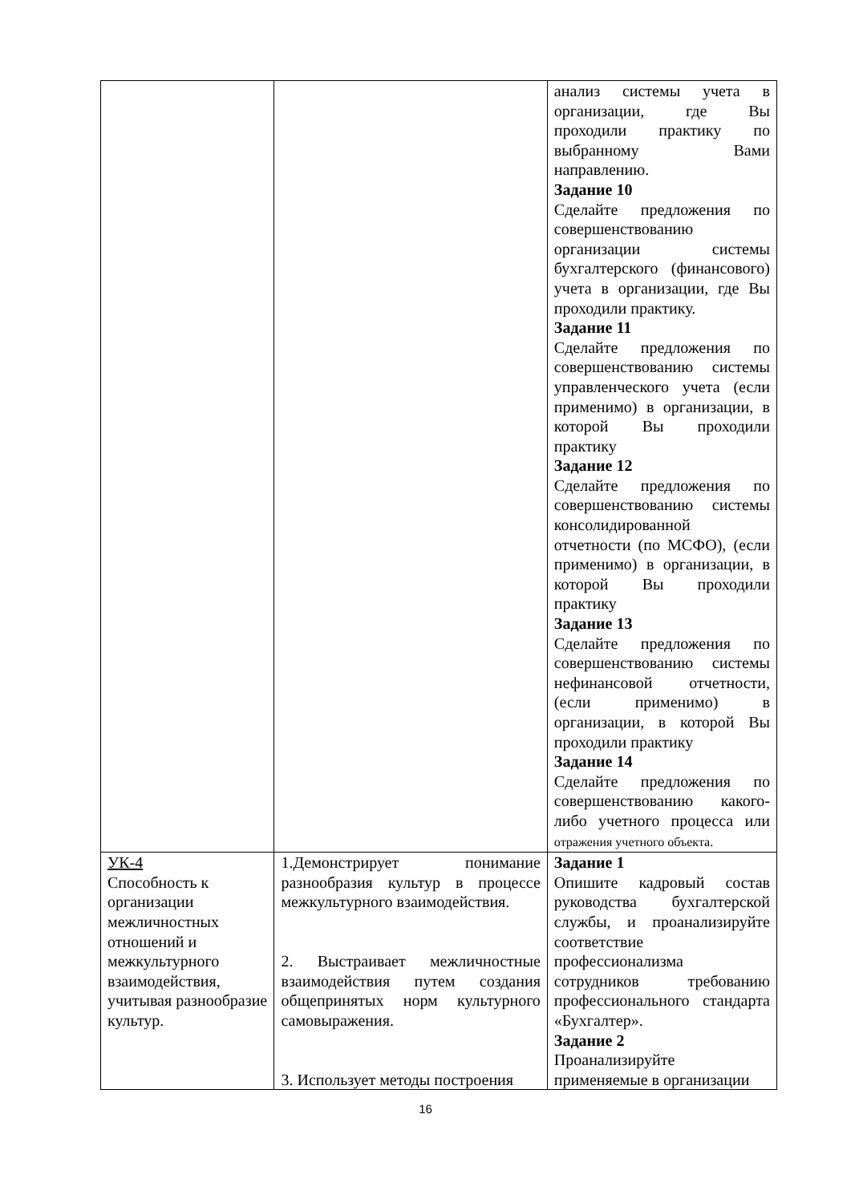| | | анализ системы учета в организации, где Вы проходили практику по выбранному Вами направлению. Задание 10 Сделайте предложения по совершенствованию организации системы бухгалтерского (финансового) учета в организации, где Вы проходили практику. Задание 11 Сделайте предложения по совершенствованию системы управленческого учета (если применимо) в организации, в которой Вы проходили практику Задание 12 Сделайте предложения по совершенствованию системы консолидированной отчетности (по МСФО), (если применимо) в организации, в которой Вы проходили практику Задание 13 Сделайте предложения по совершенствованию системы нефинансовой отчетности, (если применимо) в организации, в которой Вы проходили практику Задание 14 Сделайте предложения по совершенствованию какого-либо учетного процесса или отражения учетного объекта. |
| УК-4 Способность к организации межличностных отношений и межкультурного взаимодействия, учитывая разнообразие культур. | 1.Демонстрирует понимание разнообразия культур в процессе межкультурного взаимодействия. 2. Выстраивает межличностные взаимодействия путем создания общепринятых норм культурного самовыражения. 3. Использует методы построения | Задание 1 Опишите кадровый состав руководства бухгалтерской службы, и проанализируйте соответствие профессионализма сотрудников требованию профессионального стандарта «Бухгалтер». Задание 2 Проанализируйте применяемые в организации |
16